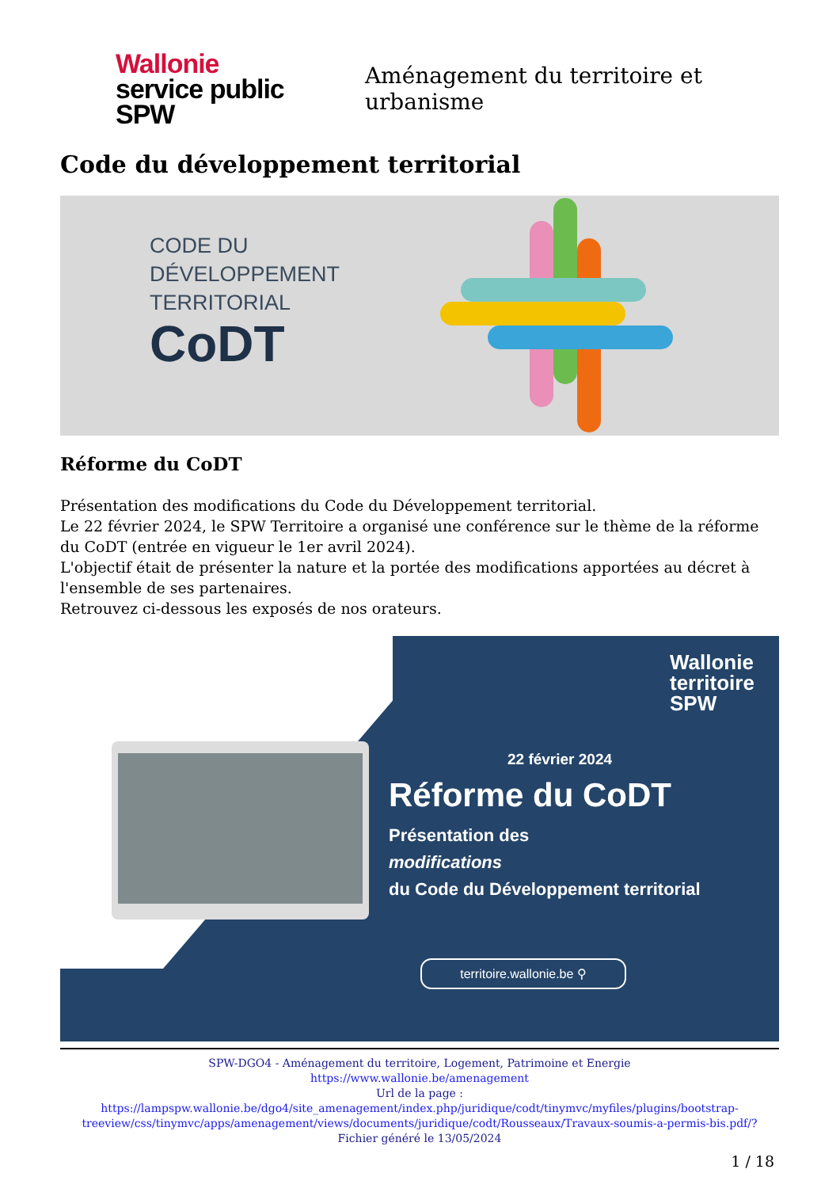Wallonie
service public
SPW
Aménagement du territoire et urbanisme
Code du développement territorial
CODE DU
DÉVELOPPEMENT
TERRITORIAL
CoDT
Réforme du CoDT
Présentation des modifications du Code du Développement territorial.
Le 22 février 2024, le SPW Territoire a organisé une conférence sur le thème de la réforme du CoDT (entrée en vigueur le 1er avril 2024).
L'objectif était de présenter la nature et la portée des modifications apportées au décret à l'ensemble de ses partenaires.
Retrouvez ci-dessous les exposés de nos orateurs.
Wallonie
territoire
SPW
22 février 2024
Réforme du CoDT
Présentation des
modifications
du Code du Développement territorial
territoire.wallonie.be ⚲
SPW-DGO4 - Aménagement du territoire, Logement, Patrimoine et Energie
https://www.wallonie.be/amenagement
Url de la page :
https://lampspw.wallonie.be/dgo4/site_amenagement/index.php/juridique/codt/tinymvc/myfiles/plugins/bootstrap-treeview/css/tinymvc/apps/amenagement/views/documents/juridique/codt/Rousseaux/Travaux-soumis-a-permis-bis.pdf/?
Fichier généré le 13/05/2024
1 / 18